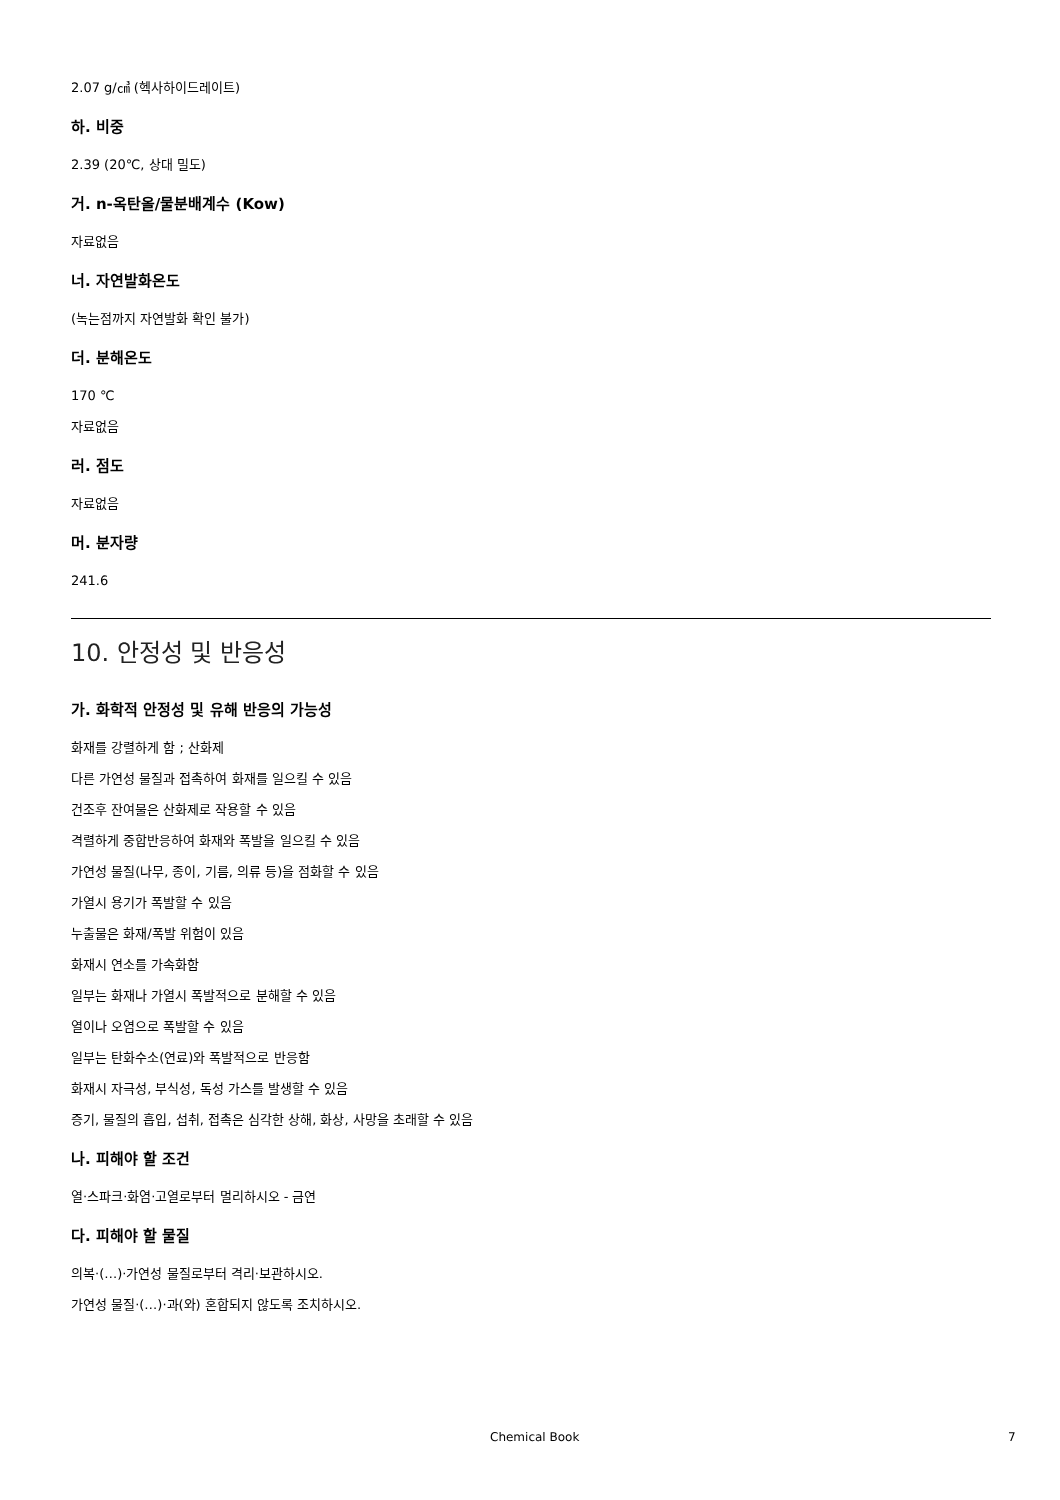2.07 g/㎤ (헥사하이드레이트)
하. 비중
2.39 (20℃, 상대 밀도)
거. n-옥탄올/물분배계수 (Kow)
자료없음
너. 자연발화온도
(녹는점까지 자연발화 확인 불가)
더. 분해온도
170 ℃
자료없음
러. 점도
자료없음
머. 분자량
241.6
10. 안정성 및 반응성
가. 화학적 안정성 및 유해 반응의 가능성
화재를 강렬하게 함 ; 산화제
다른 가연성 물질과 접촉하여 화재를 일으킬 수 있음
건조후 잔여물은 산화제로 작용할 수 있음
격렬하게 중합반응하여 화재와 폭발을 일으킬 수 있음
가연성 물질(나무, 종이, 기름, 의류 등)을 점화할 수 있음
가열시 용기가 폭발할 수 있음
누출물은 화재/폭발 위험이 있음
화재시 연소를 가속화함
일부는 화재나 가열시 폭발적으로 분해할 수 있음
열이나 오염으로 폭발할 수 있음
일부는 탄화수소(연료)와 폭발적으로 반응함
화재시 자극성, 부식성, 독성 가스를 발생할 수 있음
증기, 물질의 흡입, 섭취, 접촉은 심각한 상해, 화상, 사망을 초래할 수 있음
나. 피해야 할 조건
열·스파크·화염·고열로부터 멀리하시오 - 금연
다. 피해야 할 물질
의복·(…)·가연성 물질로부터 격리·보관하시오.
가연성 물질·(…)·과(와) 혼합되지 않도록 조치하시오.
Chemical Book 7